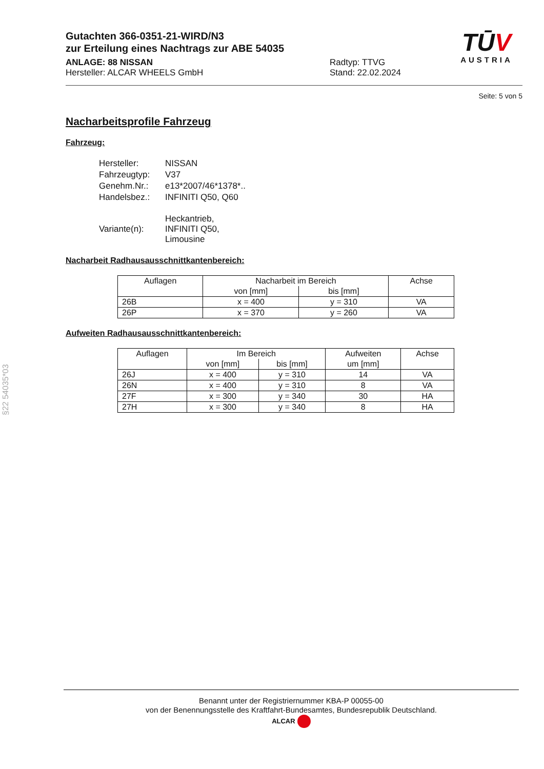Gutachten 366-0351-21-WIRD/N3
zur Erteilung eines Nachtrags zur ABE 54035
ANLAGE: 88 NISSAN
Hersteller: ALCAR WHEELS GmbH
Radtyp: TTVG
Stand: 22.02.2024
TŪV
AUSTRIA
Seite: 5 von 5
Nacharbeitsprofile Fahrzeug
Fahrzeug:
| Hersteller: | NISSAN |
| Fahrzeugtyp: | V37 |
| Genehm.Nr.: | e13*2007/46*1378*.. |
| Handelsbez.: | INFINITI Q50, Q60 |
| Variante(n): | Heckantrieb, INFINITI Q50, Limousine |
Nacharbeit Radhausausschnittkantenbereich:
| Auflagen | Nacharbeit im Bereich | | Achse |
| --- | --- | --- | --- |
| | von [mm] | bis [mm] | |
| 26B | x = 400 | y = 310 | VA |
| 26P | x = 370 | y = 260 | VA |
Aufweiten Radhausausschnittkantenbereich:
| Auflagen | Im Bereich | | Aufweiten | Achse |
| --- | --- | --- | --- | --- |
| | von [mm] | bis [mm] | um [mm] | |
| 26J | x = 400 | y = 310 | 14 | VA |
| 26N | x = 400 | y = 310 | 8 | VA |
| 27F | x = 300 | y = 340 | 30 | HA |
| 27H | x = 300 | y = 340 | 8 | HA |
§22 54035*03
Benannt unter der Registriernummer KBA-P 00055-00
von der Benennungsstelle des Kraftfahrt-Bundesamtes, Bundesrepublik Deutschland.
ALCAR